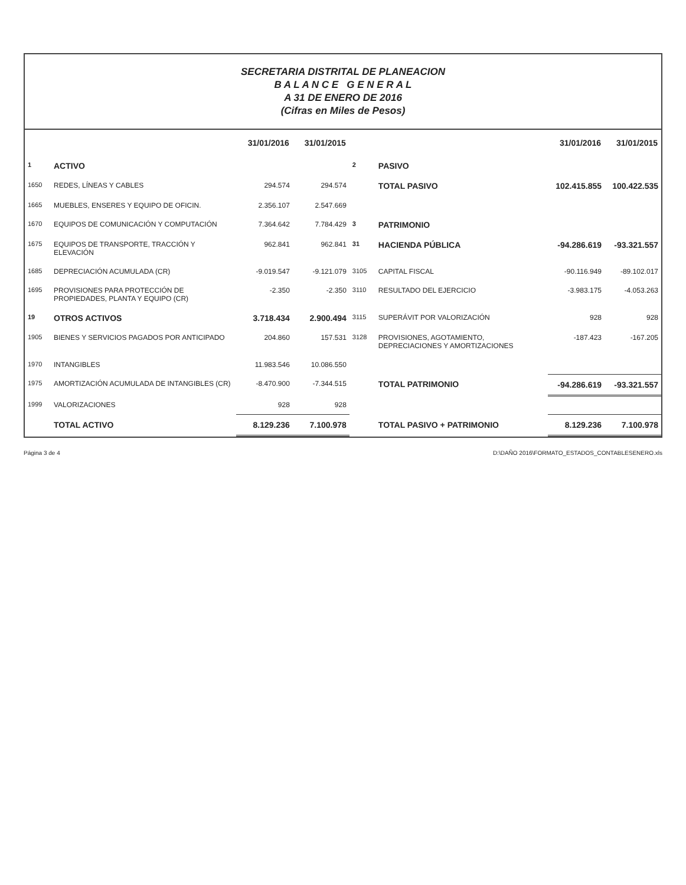SECRETARIA DISTRITAL DE PLANEACION
B A L A N C E G E N E R A L
A 31 DE ENERO DE 2016
(Cifras en Miles de Pesos)
| | | 31/01/2016 | 31/01/2015 | | | 31/01/2016 | 31/01/2015 |
| --- | --- | --- | --- | --- | --- | --- | --- |
| 1 | ACTIVO | | | 2 | PASIVO | | |
| 1650 | REDES, LÍNEAS Y CABLES | 294.574 | 294.574 | | TOTAL PASIVO | 102.415.855 | 100.422.535 |
| 1665 | MUEBLES, ENSERES Y EQUIPO DE OFICIN. | 2.356.107 | 2.547.669 | | | | |
| 1670 | EQUIPOS DE COMUNICACIÓN Y COMPUTACIÓN | 7.364.642 | 7.784.429 | 3 | PATRIMONIO | | |
| 1675 | EQUIPOS DE TRANSPORTE, TRACCIÓN Y ELEVACIÓN | 962.841 | 962.841 | 31 | HACIENDA PÚBLICA | -94.286.619 | -93.321.557 |
| 1685 | DEPRECIACIÓN ACUMULADA (CR) | -9.019.547 | -9.121.079 | 3105 | CAPITAL FISCAL | -90.116.949 | -89.102.017 |
| 1695 | PROVISIONES PARA PROTECCIÓN DE PROPIEDADES, PLANTA Y EQUIPO (CR) | -2.350 | -2.350 | 3110 | RESULTADO DEL EJERCICIO | -3.983.175 | -4.053.263 |
| 19 | OTROS ACTIVOS | 3.718.434 | 2.900.494 | 3115 | SUPERÁVIT POR VALORIZACIÓN | 928 | 928 |
| 1905 | BIENES Y SERVICIOS PAGADOS POR ANTICIPADO | 204.860 | 157.531 | 3128 | PROVISIONES, AGOTAMIENTO, DEPRECIACIONES Y AMORTIZACIONES | -187.423 | -167.205 |
| 1970 | INTANGIBLES | 11.983.546 | 10.086.550 | | | | |
| 1975 | AMORTIZACIÓN ACUMULADA DE INTANGIBLES (CR) | -8.470.900 | -7.344.515 | | TOTAL PATRIMONIO | -94.286.619 | -93.321.557 |
| 1999 | VALORIZACIONES | 928 | 928 | | | | |
| | TOTAL ACTIVO | 8.129.236 | 7.100.978 | | TOTAL PASIVO + PATRIMONIO | 8.129.236 | 7.100.978 |
Página 3 de 4 D:\DAÑO 2016\FORMATO_ESTADOS_CONTABLESENERO.xls